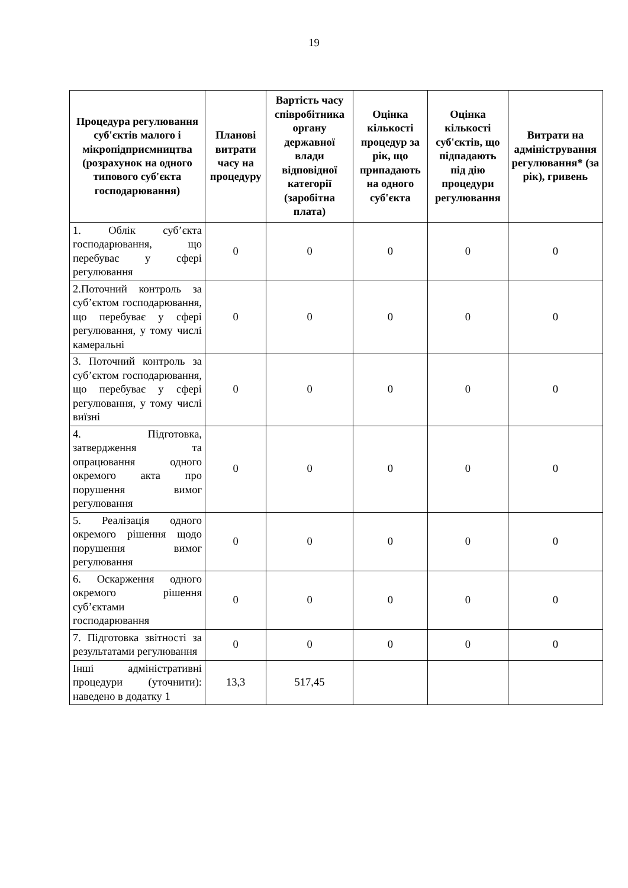19
| Процедура регулювання суб'єктів малого і мікропідприємництва (розрахунок на одного типового суб'єкта господарювання) | Планові витрати часу на процедуру | Вартість часу співробітника органу державної влади відповідної категорії (заробітна плата) | Оцінка кількості процедур за рік, що припадають на одного суб'єкта | Оцінка кількості суб'єктів, що підпадають під дію процедури регулювання | Витрати на адміністрування регулювання* (за рік), гривень |
| --- | --- | --- | --- | --- | --- |
| 1. Облік суб’єкта господарювання, що перебуває у сфері регулювання | 0 | 0 | 0 | 0 | 0 |
| 2.Поточний контроль за суб’єктом господарювання, що перебуває у сфері регулювання, у тому числі камеральні | 0 | 0 | 0 | 0 | 0 |
| 3. Поточний контроль за суб’єктом господарювання, що перебуває у сфері регулювання, у тому числі виїзні | 0 | 0 | 0 | 0 | 0 |
| 4. Підготовка, затвердження та опрацювання одного окремого акта про порушення вимог регулювання | 0 | 0 | 0 | 0 | 0 |
| 5. Реалізація одного окремого рішення щодо порушення вимог регулювання | 0 | 0 | 0 | 0 | 0 |
| 6. Оскарження одного окремого рішення суб’єктами господарювання | 0 | 0 | 0 | 0 | 0 |
| 7. Підготовка звітності за результатами регулювання | 0 | 0 | 0 | 0 | 0 |
| Інші адміністративні процедури (уточнити): наведено в додатку 1 | 13,3 | 517,45 | | | |